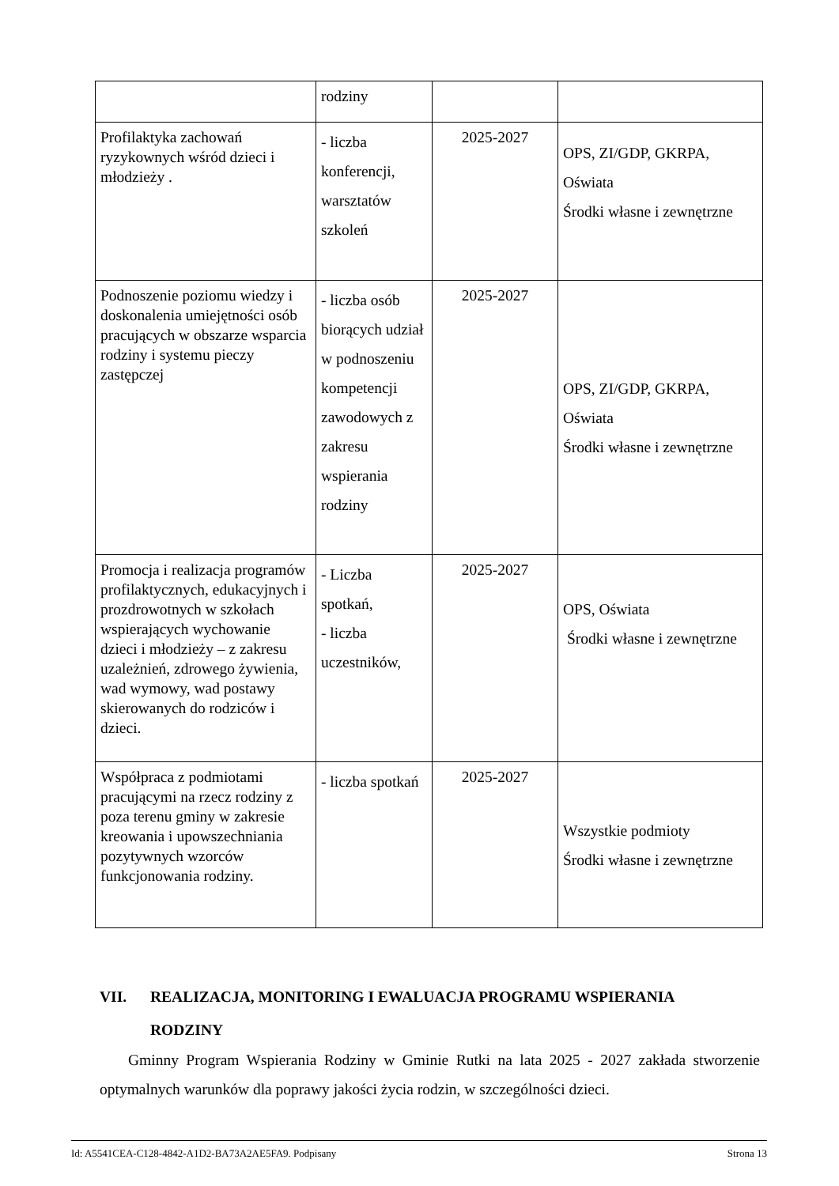| | rodziny | | |
| Profilaktyka zachowań ryzykownych wśród dzieci i młodzieży . | - liczba konferencji, warsztatów szkoleń | 2025-2027 | OPS, ZI/GDP, GKRPA, Oświata Środki własne i zewnętrzne |
| Podnoszenie poziomu wiedzy i doskonalenia umiejętności osób pracujących w obszarze wsparcia rodziny i systemu pieczy zastępczej | - liczba osób biorących udział w podnoszeniu kompetencji zawodowych z zakresu wspierania rodziny | 2025-2027 | OPS, ZI/GDP, GKRPA, Oświata Środki własne i zewnętrzne |
| Promocja i realizacja programów profilaktycznych, edukacyjnych i prozdrowotnych w szkołach wspierających wychowanie dzieci i młodzieży – z zakresu uzależnień, zdrowego żywienia, wad wymowy, wad postawy skierowanych do rodziców i dzieci. | - Liczba spotkań, - liczba uczestników, | 2025-2027 | OPS, Oświata Środki własne i zewnętrzne |
| Współpraca z podmiotami pracującymi na rzecz rodziny z poza terenu gminy w zakresie kreowania i upowszechniania pozytywnych wzorców funkcjonowania rodziny. | - liczba spotkań | 2025-2027 | Wszystkie podmioty Środki własne i zewnętrzne |
VII. REALIZACJA, MONITORING I EWALUACJA PROGRAMU WSPIERANIA RODZINY
Gminny Program Wspierania Rodziny w Gminie Rutki na lata 2025 - 2027 zakłada stworzenie optymalnych warunków dla poprawy jakości życia rodzin, w szczególności dzieci.
Id: A5541CEA-C128-4842-A1D2-BA73A2AE5FA9. Podpisany Strona 13